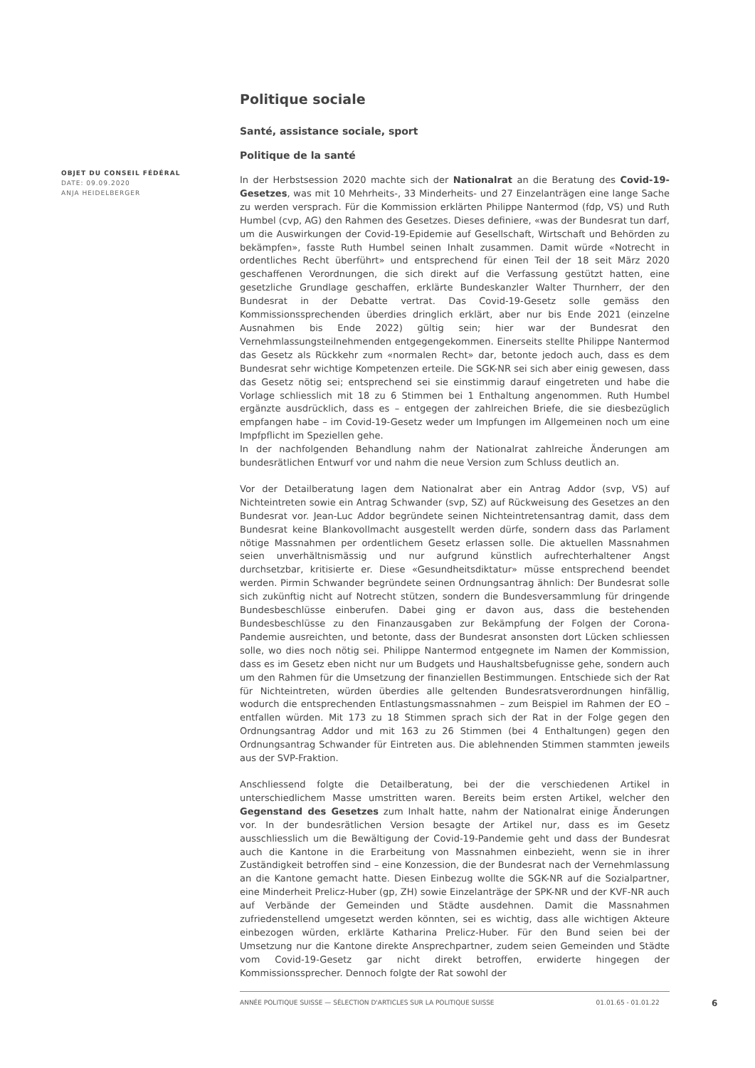Politique sociale
Santé, assistance sociale, sport
Politique de la santé
In der Herbstsession 2020 machte sich der Nationalrat an die Beratung des Covid-19-Gesetzes, was mit 10 Mehrheits-, 33 Minderheits- und 27 Einzelanträgen eine lange Sache zu werden versprach. Für die Kommission erklärten Philippe Nantermod (fdp, VS) und Ruth Humbel (cvp, AG) den Rahmen des Gesetzes. Dieses definiere, «was der Bundesrat tun darf, um die Auswirkungen der Covid-19-Epidemie auf Gesellschaft, Wirtschaft und Behörden zu bekämpfen», fasste Ruth Humbel seinen Inhalt zusammen. Damit würde «Notrecht in ordentliches Recht überführt» und entsprechend für einen Teil der 18 seit März 2020 geschaffenen Verordnungen, die sich direkt auf die Verfassung gestützt hatten, eine gesetzliche Grundlage geschaffen, erklärte Bundeskanzler Walter Thurnherr, der den Bundesrat in der Debatte vertrat. Das Covid-19-Gesetz solle gemäss den Kommissionssprechenden überdies dringlich erklärt, aber nur bis Ende 2021 (einzelne Ausnahmen bis Ende 2022) gültig sein; hier war der Bundesrat den Vernehmlassungsteilnehmenden entgegengekommen. Einerseits stellte Philippe Nantermod das Gesetz als Rückkehr zum «normalen Recht» dar, betonte jedoch auch, dass es dem Bundesrat sehr wichtige Kompetenzen erteile. Die SGK-NR sei sich aber einig gewesen, dass das Gesetz nötig sei; entsprechend sei sie einstimmig darauf eingetreten und habe die Vorlage schliesslich mit 18 zu 6 Stimmen bei 1 Enthaltung angenommen. Ruth Humbel ergänzte ausdrücklich, dass es – entgegen der zahlreichen Briefe, die sie diesbezüglich empfangen habe – im Covid-19-Gesetz weder um Impfungen im Allgemeinen noch um eine Impfpflicht im Speziellen gehe.
In der nachfolgenden Behandlung nahm der Nationalrat zahlreiche Änderungen am bundesrätlichen Entwurf vor und nahm die neue Version zum Schluss deutlich an.
Vor der Detailberatung lagen dem Nationalrat aber ein Antrag Addor (svp, VS) auf Nichteintreten sowie ein Antrag Schwander (svp, SZ) auf Rückweisung des Gesetzes an den Bundesrat vor. Jean-Luc Addor begründete seinen Nichteintretensantrag damit, dass dem Bundesrat keine Blankovollmacht ausgestellt werden dürfe, sondern dass das Parlament nötige Massnahmen per ordentlichem Gesetz erlassen solle. Die aktuellen Massnahmen seien unverhältnismässig und nur aufgrund künstlich aufrechterhaltener Angst durchsetzbar, kritisierte er. Diese «Gesundheitsdiktatur» müsse entsprechend beendet werden. Pirmin Schwander begründete seinen Ordnungsantrag ähnlich: Der Bundesrat solle sich zukünftig nicht auf Notrecht stützen, sondern die Bundesversammlung für dringende Bundesbeschlüsse einberufen. Dabei ging er davon aus, dass die bestehenden Bundesbeschlüsse zu den Finanzausgaben zur Bekämpfung der Folgen der Corona-Pandemie ausreichten, und betonte, dass der Bundesrat ansonsten dort Lücken schliessen solle, wo dies noch nötig sei. Philippe Nantermod entgegnete im Namen der Kommission, dass es im Gesetz eben nicht nur um Budgets und Haushaltsbefugnisse gehe, sondern auch um den Rahmen für die Umsetzung der finanziellen Bestimmungen. Entschiede sich der Rat für Nichteintreten, würden überdies alle geltenden Bundesratsverordnungen hinfällig, wodurch die entsprechenden Entlastungsmassnahmen – zum Beispiel im Rahmen der EO – entfallen würden. Mit 173 zu 18 Stimmen sprach sich der Rat in der Folge gegen den Ordnungsantrag Addor und mit 163 zu 26 Stimmen (bei 4 Enthaltungen) gegen den Ordnungsantrag Schwander für Eintreten aus. Die ablehnenden Stimmen stammten jeweils aus der SVP-Fraktion.
Anschliessend folgte die Detailberatung, bei der die verschiedenen Artikel in unterschiedlichem Masse umstritten waren. Bereits beim ersten Artikel, welcher den Gegenstand des Gesetzes zum Inhalt hatte, nahm der Nationalrat einige Änderungen vor. In der bundesrätlichen Version besagte der Artikel nur, dass es im Gesetz ausschliesslich um die Bewältigung der Covid-19-Pandemie geht und dass der Bundesrat auch die Kantone in die Erarbeitung von Massnahmen einbezieht, wenn sie in ihrer Zuständigkeit betroffen sind – eine Konzession, die der Bundesrat nach der Vernehmlassung an die Kantone gemacht hatte. Diesen Einbezug wollte die SGK-NR auf die Sozialpartner, eine Minderheit Prelicz-Huber (gp, ZH) sowie Einzelanträge der SPK-NR und der KVF-NR auch auf Verbände der Gemeinden und Städte ausdehnen. Damit die Massnahmen zufriedenstellend umgesetzt werden könnten, sei es wichtig, dass alle wichtigen Akteure einbezogen würden, erklärte Katharina Prelicz-Huber. Für den Bund seien bei der Umsetzung nur die Kantone direkte Ansprechpartner, zudem seien Gemeinden und Städte vom Covid-19-Gesetz gar nicht direkt betroffen, erwiderte hingegen der Kommissionssprecher. Dennoch folgte der Rat sowohl der
OBJET DU CONSEIL FÉDÉRAL
DATE: 09.09.2020
ANJA HEIDELBERGER
ANNÉE POLITIQUE SUISSE — SÉLECTION D'ARTICLES SUR LA POLITIQUE SUISSE 01.01.65 - 01.01.22
6